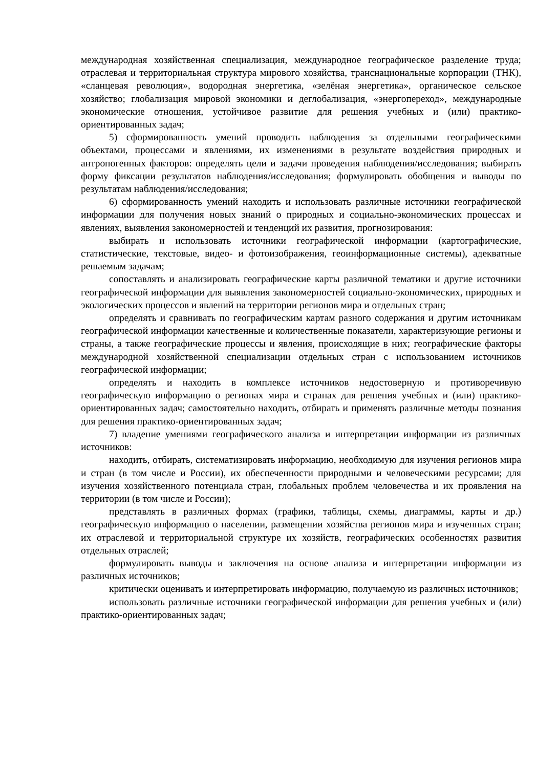международная хозяйственная специализация, международное географическое разделение труда; отраслевая и территориальная структура мирового хозяйства, транснациональные корпорации (ТНК), «сланцевая революция», водородная энергетика, «зелёная энергетика», органическое сельское хозяйство; глобализация мировой экономики и деглобализация, «энергопереход», международные экономические отношения, устойчивое развитие для решения учебных и (или) практико-ориентированных задач;
5) сформированность умений проводить наблюдения за отдельными географическими объектами, процессами и явлениями, их изменениями в результате воздействия природных и антропогенных факторов: определять цели и задачи проведения наблюдения/исследования; выбирать форму фиксации результатов наблюдения/исследования; формулировать обобщения и выводы по результатам наблюдения/исследования;
6) сформированность умений находить и использовать различные источники географической информации для получения новых знаний о природных и социально-экономических процессах и явлениях, выявления закономерностей и тенденций их развития, прогнозирования:
выбирать и использовать источники географической информации (картографические, статистические, текстовые, видео- и фотоизображения, геоинформационные системы), адекватные решаемым задачам;
сопоставлять и анализировать географические карты различной тематики и другие источники географической информации для выявления закономерностей социально-экономических, природных и экологических процессов и явлений на территории регионов мира и отдельных стран;
определять и сравнивать по географическим картам разного содержания и другим источникам географической информации качественные и количественные показатели, характеризующие регионы и страны, а также географические процессы и явления, происходящие в них; географические факторы международной хозяйственной специализации отдельных стран с использованием источников географической информации;
определять и находить в комплексе источников недостоверную и противоречивую географическую информацию о регионах мира и странах для решения учебных и (или) практико-ориентированных задач; самостоятельно находить, отбирать и применять различные методы познания для решения практико-ориентированных задач;
7) владение умениями географического анализа и интерпретации информации из различных источников:
находить, отбирать, систематизировать информацию, необходимую для изучения регионов мира и стран (в том числе и России), их обеспеченности природными и человеческими ресурсами; для изучения хозяйственного потенциала стран, глобальных проблем человечества и их проявления на территории (в том числе и России);
представлять в различных формах (графики, таблицы, схемы, диаграммы, карты и др.) географическую информацию о населении, размещении хозяйства регионов мира и изученных стран; их отраслевой и территориальной структуре их хозяйств, географических особенностях развития отдельных отраслей;
формулировать выводы и заключения на основе анализа и интерпретации информации из различных источников;
критически оценивать и интерпретировать информацию, получаемую из различных источников;
использовать различные источники географической информации для решения учебных и (или) практико-ориентированных задач;